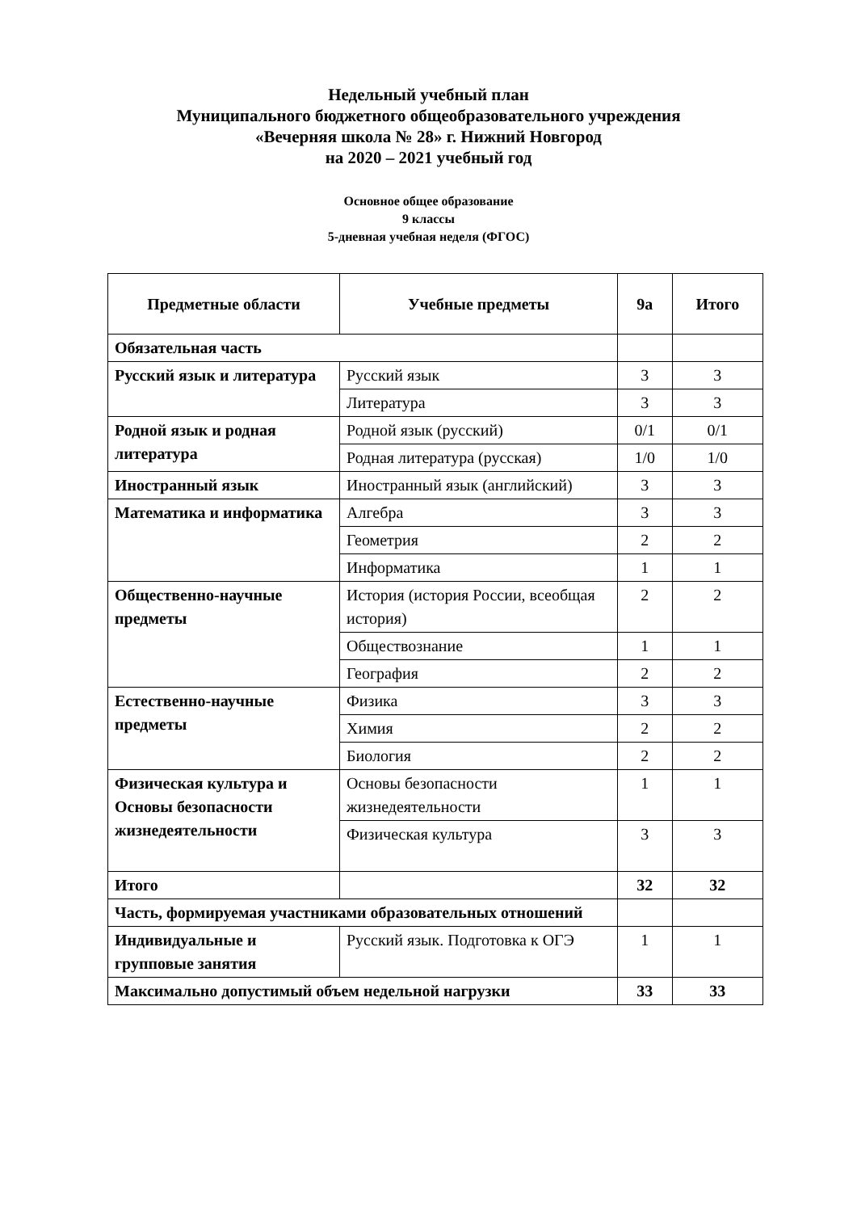Недельный учебный план
Муниципального бюджетного общеобразовательного учреждения
«Вечерняя школа № 28» г. Нижний Новгород
на 2020 – 2021 учебный год
Основное общее образование
9 классы
5-дневная учебная неделя (ФГОС)
| Предметные области | Учебные предметы | 9а | Итого |
| --- | --- | --- | --- |
| Обязательная часть | | | |
| Русский язык и литература | Русский язык | 3 | 3 |
| | Литература | 3 | 3 |
| Родной язык и родная литература | Родной язык (русский) | 0/1 | 0/1 |
| | Родная литература (русская) | 1/0 | 1/0 |
| Иностранный язык | Иностранный язык (английский) | 3 | 3 |
| Математика и информатика | Алгебра | 3 | 3 |
| | Геометрия | 2 | 2 |
| | Информатика | 1 | 1 |
| Общественно-научные предметы | История (история России, всеобщая история) | 2 | 2 |
| | Обществознание | 1 | 1 |
| | География | 2 | 2 |
| Естественно-научные предметы | Физика | 3 | 3 |
| | Химия | 2 | 2 |
| | Биология | 2 | 2 |
| Физическая культура и Основы безопасности жизнедеятельности | Основы безопасности жизнедеятельности | 1 | 1 |
| | Физическая культура | 3 | 3 |
| Итого | | 32 | 32 |
| Часть, формируемая участниками образовательных отношений | | | |
| Индивидуальные и групповые занятия | Русский язык. Подготовка к ОГЭ | 1 | 1 |
| Максимально допустимый объем недельной нагрузки | | 33 | 33 |